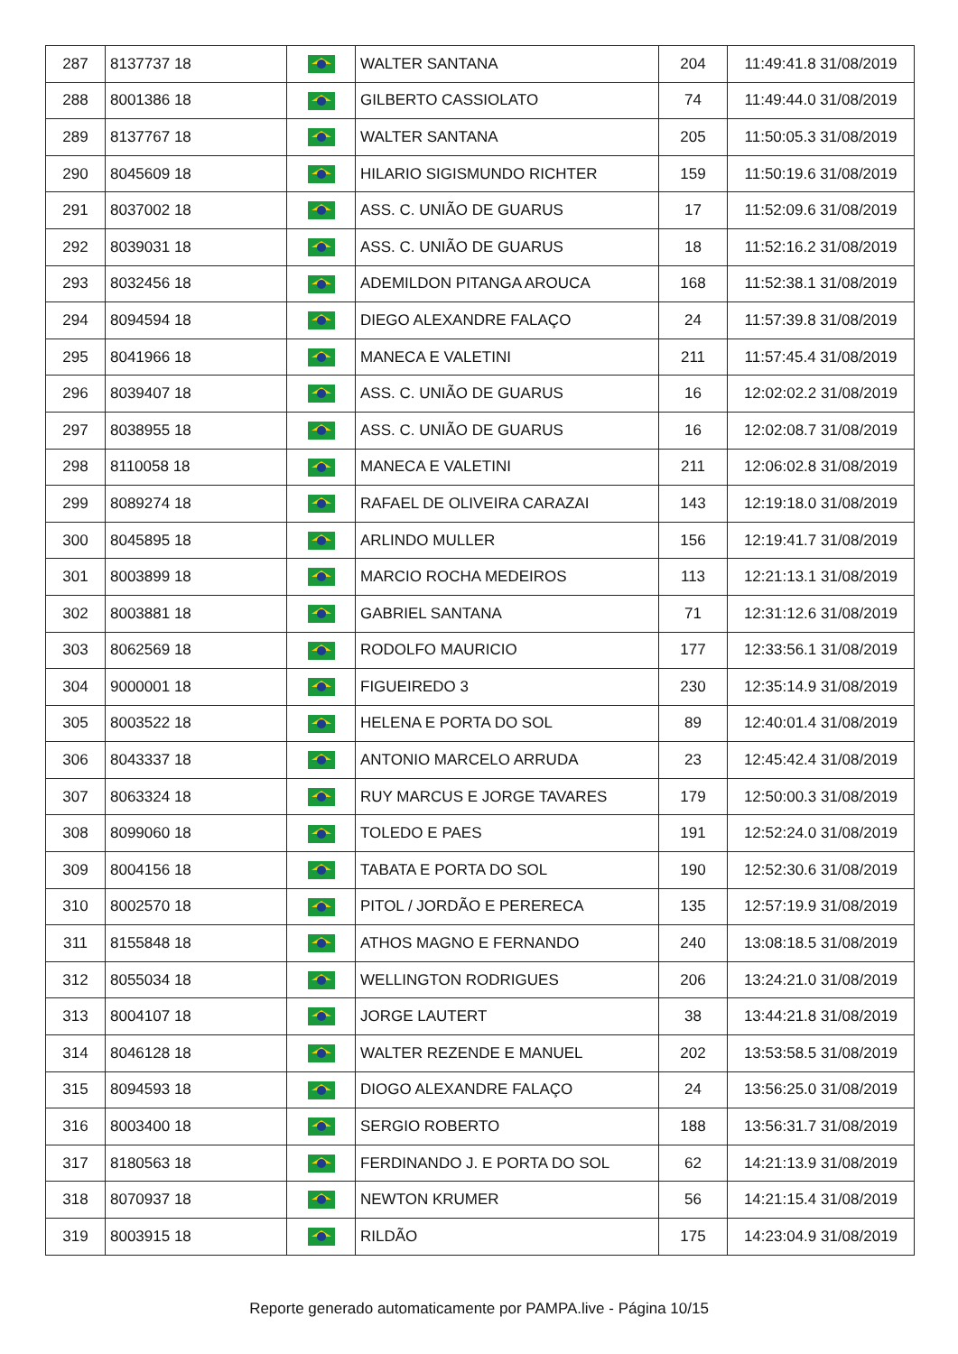| 287 | 8137737 18 | | WALTER SANTANA | 204 | 11:49:41.8 31/08/2019 |
| 288 | 8001386 18 | | GILBERTO CASSIOLATO | 74 | 11:49:44.0 31/08/2019 |
| 289 | 8137767 18 | | WALTER SANTANA | 205 | 11:50:05.3 31/08/2019 |
| 290 | 8045609 18 | | HILARIO SIGISMUNDO RICHTER | 159 | 11:50:19.6 31/08/2019 |
| 291 | 8037002 18 | | ASS. C. UNIÃO DE GUARUS | 17 | 11:52:09.6 31/08/2019 |
| 292 | 8039031 18 | | ASS. C. UNIÃO DE GUARUS | 18 | 11:52:16.2 31/08/2019 |
| 293 | 8032456 18 | | ADEMILDON PITANGA AROUCA | 168 | 11:52:38.1 31/08/2019 |
| 294 | 8094594 18 | | DIEGO ALEXANDRE FALAÇO | 24 | 11:57:39.8 31/08/2019 |
| 295 | 8041966 18 | | MANECA E VALETINI | 211 | 11:57:45.4 31/08/2019 |
| 296 | 8039407 18 | | ASS. C. UNIÃO DE GUARUS | 16 | 12:02:02.2 31/08/2019 |
| 297 | 8038955 18 | | ASS. C. UNIÃO DE GUARUS | 16 | 12:02:08.7 31/08/2019 |
| 298 | 8110058 18 | | MANECA E VALETINI | 211 | 12:06:02.8 31/08/2019 |
| 299 | 8089274 18 | | RAFAEL DE OLIVEIRA CARAZAI | 143 | 12:19:18.0 31/08/2019 |
| 300 | 8045895 18 | | ARLINDO MULLER | 156 | 12:19:41.7 31/08/2019 |
| 301 | 8003899 18 | | MARCIO ROCHA MEDEIROS | 113 | 12:21:13.1 31/08/2019 |
| 302 | 8003881 18 | | GABRIEL SANTANA | 71 | 12:31:12.6 31/08/2019 |
| 303 | 8062569 18 | | RODOLFO MAURICIO | 177 | 12:33:56.1 31/08/2019 |
| 304 | 9000001 18 | | FIGUEIREDO 3 | 230 | 12:35:14.9 31/08/2019 |
| 305 | 8003522 18 | | HELENA E PORTA DO SOL | 89 | 12:40:01.4 31/08/2019 |
| 306 | 8043337 18 | | ANTONIO MARCELO ARRUDA | 23 | 12:45:42.4 31/08/2019 |
| 307 | 8063324 18 | | RUY MARCUS E JORGE TAVARES | 179 | 12:50:00.3 31/08/2019 |
| 308 | 8099060 18 | | TOLEDO E PAES | 191 | 12:52:24.0 31/08/2019 |
| 309 | 8004156 18 | | TABATA E PORTA DO SOL | 190 | 12:52:30.6 31/08/2019 |
| 310 | 8002570 18 | | PITOL / JORDÃO E PERERECA | 135 | 12:57:19.9 31/08/2019 |
| 311 | 8155848 18 | | ATHOS MAGNO E FERNANDO | 240 | 13:08:18.5 31/08/2019 |
| 312 | 8055034 18 | | WELLINGTON RODRIGUES | 206 | 13:24:21.0 31/08/2019 |
| 313 | 8004107 18 | | JORGE LAUTERT | 38 | 13:44:21.8 31/08/2019 |
| 314 | 8046128 18 | | WALTER REZENDE E MANUEL | 202 | 13:53:58.5 31/08/2019 |
| 315 | 8094593 18 | | DIOGO ALEXANDRE FALAÇO | 24 | 13:56:25.0 31/08/2019 |
| 316 | 8003400 18 | | SERGIO ROBERTO | 188 | 13:56:31.7 31/08/2019 |
| 317 | 8180563 18 | | FERDINANDO J. E PORTA DO SOL | 62 | 14:21:13.9 31/08/2019 |
| 318 | 8070937 18 | | NEWTON KRUMER | 56 | 14:21:15.4 31/08/2019 |
| 319 | 8003915 18 | | RILDÃO | 175 | 14:23:04.9 31/08/2019 |
Reporte generado automaticamente por PAMPA.live - Página 10/15